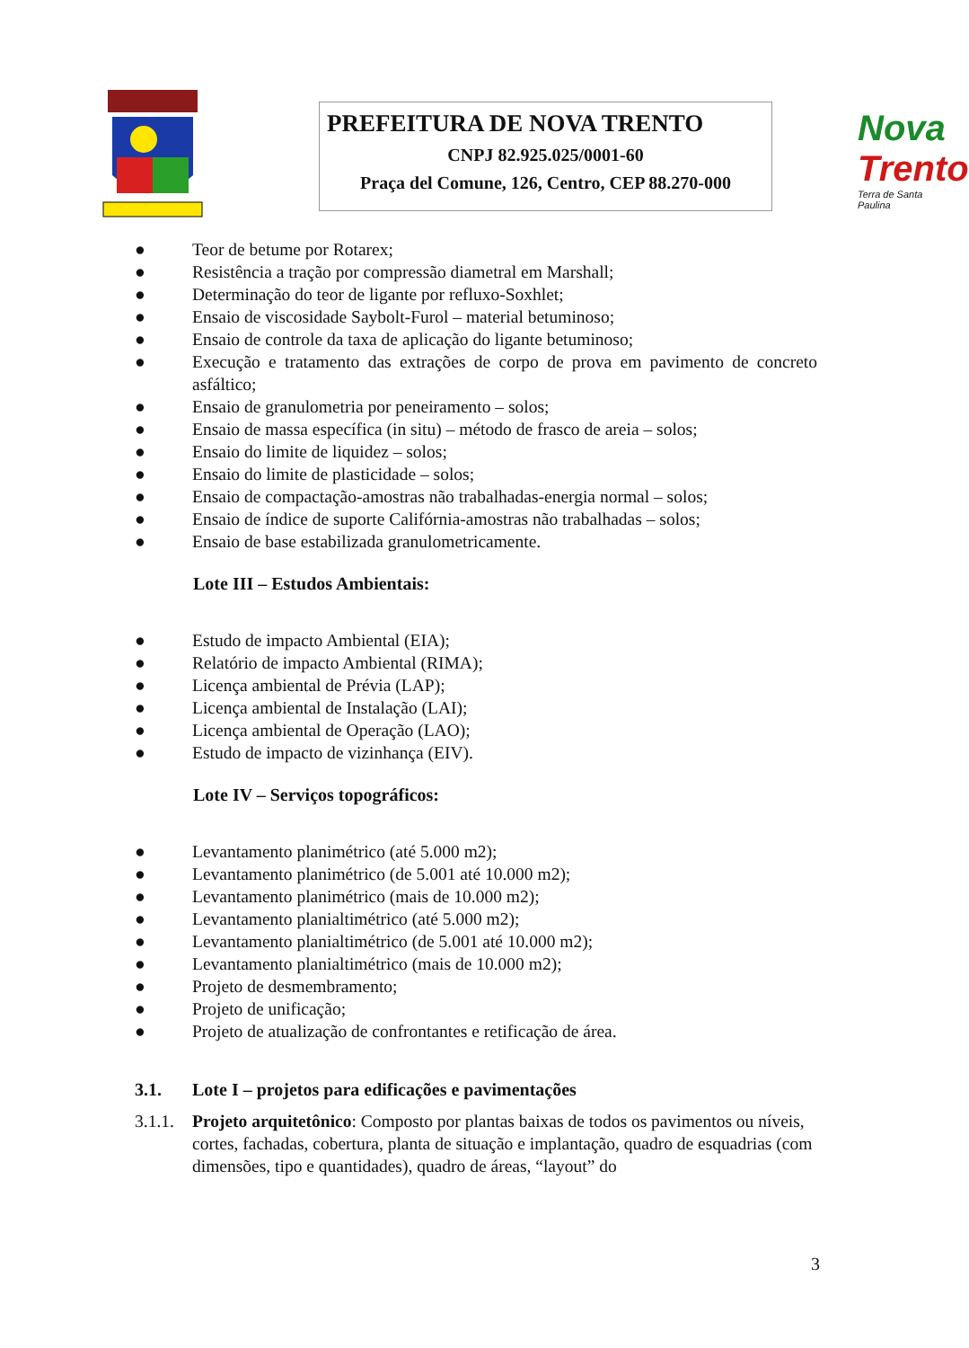PREFEITURA DE NOVA TRENTO
CNPJ 82.925.025/0001-60
Praça del Comune, 126, Centro, CEP 88.270-000
Nova
Trento
Terra de Santa Paulina
● Teor de betume por Rotarex;
● Resistência a tração por compressão diametral em Marshall;
● Determinação do teor de ligante por refluxo-Soxhlet;
● Ensaio de viscosidade Saybolt-Furol – material betuminoso;
● Ensaio de controle da taxa de aplicação do ligante betuminoso;
● Execução e tratamento das extrações de corpo de prova em pavimento de concreto asfáltico;
● Ensaio de granulometria por peneiramento – solos;
● Ensaio de massa específica (in situ) – método de frasco de areia – solos;
● Ensaio do limite de liquidez – solos;
● Ensaio do limite de plasticidade – solos;
● Ensaio de compactação-amostras não trabalhadas-energia normal – solos;
● Ensaio de índice de suporte Califórnia-amostras não trabalhadas – solos;
● Ensaio de base estabilizada granulometricamente.
Lote III – Estudos Ambientais:
● Estudo de impacto Ambiental (EIA);
● Relatório de impacto Ambiental (RIMA);
● Licença ambiental de Prévia (LAP);
● Licença ambiental de Instalação (LAI);
● Licença ambiental de Operação (LAO);
● Estudo de impacto de vizinhança (EIV).
Lote IV – Serviços topográficos:
● Levantamento planimétrico (até 5.000 m2);
● Levantamento planimétrico (de 5.001 até 10.000 m2);
● Levantamento planimétrico (mais de 10.000 m2);
● Levantamento planialtimétrico (até 5.000 m2);
● Levantamento planialtimétrico (de 5.001 até 10.000 m2);
● Levantamento planialtimétrico (mais de 10.000 m2);
● Projeto de desmembramento;
● Projeto de unificação;
● Projeto de atualização de confrontantes e retificação de área.
3.1. Lote I – projetos para edificações e pavimentações
3.1.1. Projeto arquitetônico: Composto por plantas baixas de todos os pavimentos ou níveis, cortes, fachadas, cobertura, planta de situação e implantação, quadro de esquadrias (com dimensões, tipo e quantidades), quadro de áreas, “layout” do
3